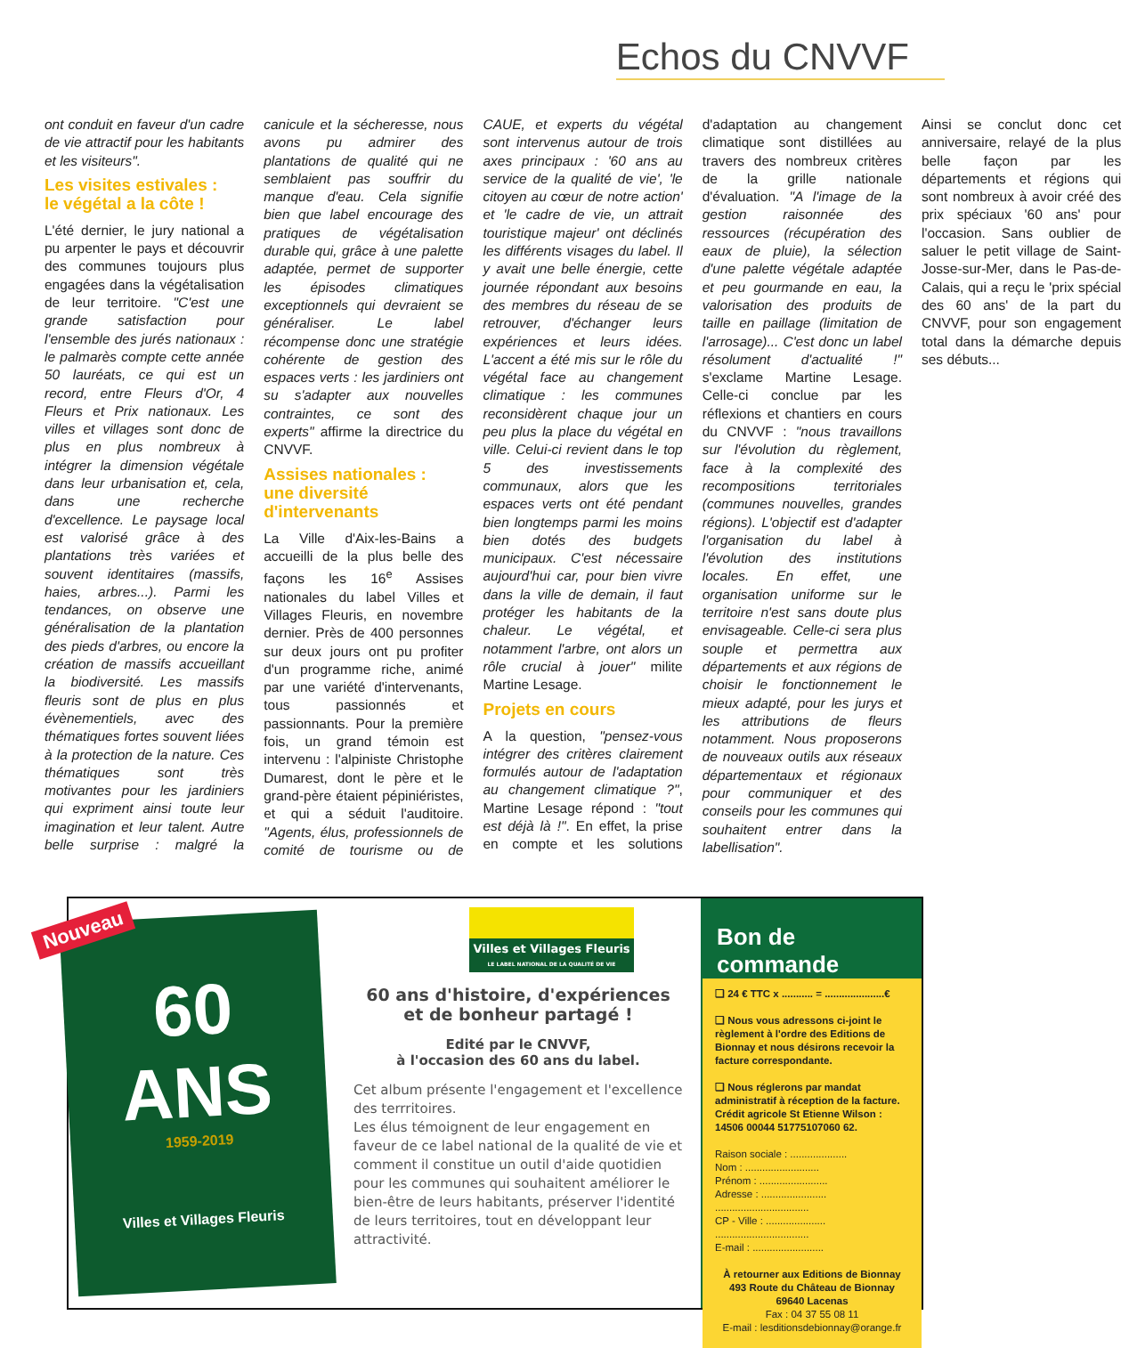Echos du CNVVF
ont conduit en faveur d'un cadre de vie attractif pour les habitants et les visiteurs".
Les visites estivales :
le végétal a la côte !
L'été dernier, le jury national a pu arpenter le pays et découvrir des communes toujours plus engagées dans la végétalisation de leur territoire. "C'est une grande satisfaction pour l'ensemble des jurés nationaux : le palmarès compte cette année 50 lauréats, ce qui est un record, entre Fleurs d'Or, 4 Fleurs et Prix nationaux. Les villes et villages sont donc de plus en plus nombreux à intégrer la dimension végétale dans leur urbanisation et, cela, dans une recherche d'excellence. Le paysage local est valorisé grâce à des plantations très variées et souvent identitaires (massifs, haies, arbres...). Parmi les tendances, on observe une généralisation de la plantation des pieds d'arbres, ou encore la création de massifs accueillant la biodiversité. Les massifs fleuris sont de plus en plus évènementiels, avec des thématiques fortes souvent liées à la protection de la nature. Ces thématiques sont très motivantes pour les jardiniers qui expriment ainsi toute leur imagination et leur talent. Autre belle surprise : malgré la canicule et la sécheresse, nous avons pu admirer des plantations de qualité qui ne semblaient pas souffrir du manque d'eau. Cela signifie bien que label encourage des pratiques de végétalisation durable qui, grâce à une palette adaptée, permet de supporter les épisodes climatiques exceptionnels qui devraient se généraliser. Le label récompense donc une stratégie cohérente de gestion des espaces verts : les jardiniers ont su s'adapter aux nouvelles contraintes, ce sont des experts" affirme la directrice du CNVVF.
Assises nationales :
une diversité
d'intervenants
La Ville d'Aix-les-Bains a accueilli de la plus belle des façons les 16<sup>e</sup> Assises nationales du label Villes et Villages Fleuris, en novembre dernier. Près de 400 personnes sur deux jours ont pu profiter d'un programme riche, animé par une variété d'intervenants, tous passionnés et passionnants. Pour la première fois, un grand témoin est intervenu : l'alpiniste Christophe Dumarest, dont le père et le grand-père étaient pépiniéristes, et qui a séduit l'auditoire. "Agents, élus, professionnels de comité de tourisme ou de CAUE, et experts du végétal sont intervenus autour de trois axes principaux : '60 ans au service de la qualité de vie', 'le citoyen au cœur de notre action' et 'le cadre de vie, un attrait touristique majeur' ont déclinés les différents visages du label. Il y avait une belle énergie, cette journée répondant aux besoins des membres du réseau de se retrouver, d'échanger leurs expériences et leurs idées. L'accent a été mis sur le rôle du végétal face au changement climatique : les communes reconsidèrent chaque jour un peu plus la place du végétal en ville. Celui-ci revient dans le top 5 des investissements communaux, alors que les espaces verts ont été pendant bien longtemps parmi les moins bien dotés des budgets municipaux. C'est nécessaire aujourd'hui car, pour bien vivre dans la ville de demain, il faut protéger les habitants de la chaleur. Le végétal, et notamment l'arbre, ont alors un rôle crucial à jouer" milite Martine Lesage.
Projets en cours
A la question, "pensez-vous intégrer des critères clairement formulés autour de l'adaptation au changement climatique ?", Martine Lesage répond : "tout est déjà là !". En effet, la prise en compte et les solutions d'adaptation au changement climatique sont distillées au travers des nombreux critères de la grille nationale d'évaluation. "A l'image de la gestion raisonnée des ressources (récupération des eaux de pluie), la sélection d'une palette végétale adaptée et peu gourmande en eau, la valorisation des produits de taille en paillage (limitation de l'arrosage)... C'est donc un label résolument d'actualité !" s'exclame Martine Lesage. Celle-ci conclue par les réflexions et chantiers en cours du CNVVF : "nous travaillons sur l'évolution du règlement, face à la complexité des recompositions territoriales (communes nouvelles, grandes régions). L'objectif est d'adapter l'organisation du label à l'évolution des institutions locales. En effet, une organisation uniforme sur le territoire n'est sans doute plus envisageable. Celle-ci sera plus souple et permettra aux départements et aux régions de choisir le fonctionnement le mieux adapté, pour les jurys et les attributions de fleurs notamment. Nous proposerons de nouveaux outils aux réseaux départementaux et régionaux pour communiquer et des conseils pour les communes qui souhaitent entrer dans la labellisation".
Ainsi se conclut donc cet anniversaire, relayé de la plus belle façon par les départements et régions qui sont nombreux à avoir créé des prix spéciaux '60 ans' pour l'occasion. Sans oublier de saluer le petit village de Saint-Josse-sur-Mer, dans le Pas-de-Calais, qui a reçu le 'prix spécial des 60 ans' de la part du CNVVF, pour son engagement total dans la démarche depuis ses débuts...
60
ANS
1959-2019
Villes et Villages Fleuris
Nouveau
Villes et Villages Fleuris
LE LABEL NATIONAL DE LA QUALITÉ DE VIE
60 ans d'histoire, d'expériences
et de bonheur partagé !
Edité par le CNVVF,
à l'occasion des 60 ans du label.
Cet album présente l'engagement et l'excellence des terrritoires.
Les élus témoignent de leur engagement en faveur de ce label national de la qualité de vie et comment il constitue un outil d'aide quotidien pour les communes qui souhaitent améliorer le bien-être de leurs habitants, préserver l'identité de leurs territoires, tout en développant leur attractivité.
Bon de commande
❑ 24 € TTC x ........... = .....................€
❑ Nous vous adressons ci-joint le règlement à l'ordre des Editions de Bionnay et nous désirons recevoir la facture correspondante.
❑ Nous réglerons par mandat administratif à réception de la facture. Crédit agricole St Etienne Wilson : 14506 00044 51775107060 62.
Raison sociale : ....................
Nom : ..........................
Prénom : ........................
Adresse : .......................
.................................
CP - Ville : .....................
.................................
E-mail : .........................
À retourner aux Editions de Bionnay
493 Route du Château de Bionnay
69640 Lacenas
Fax : 04 37 55 08 11
E-mail : lesditionsdebionnay@orange.fr